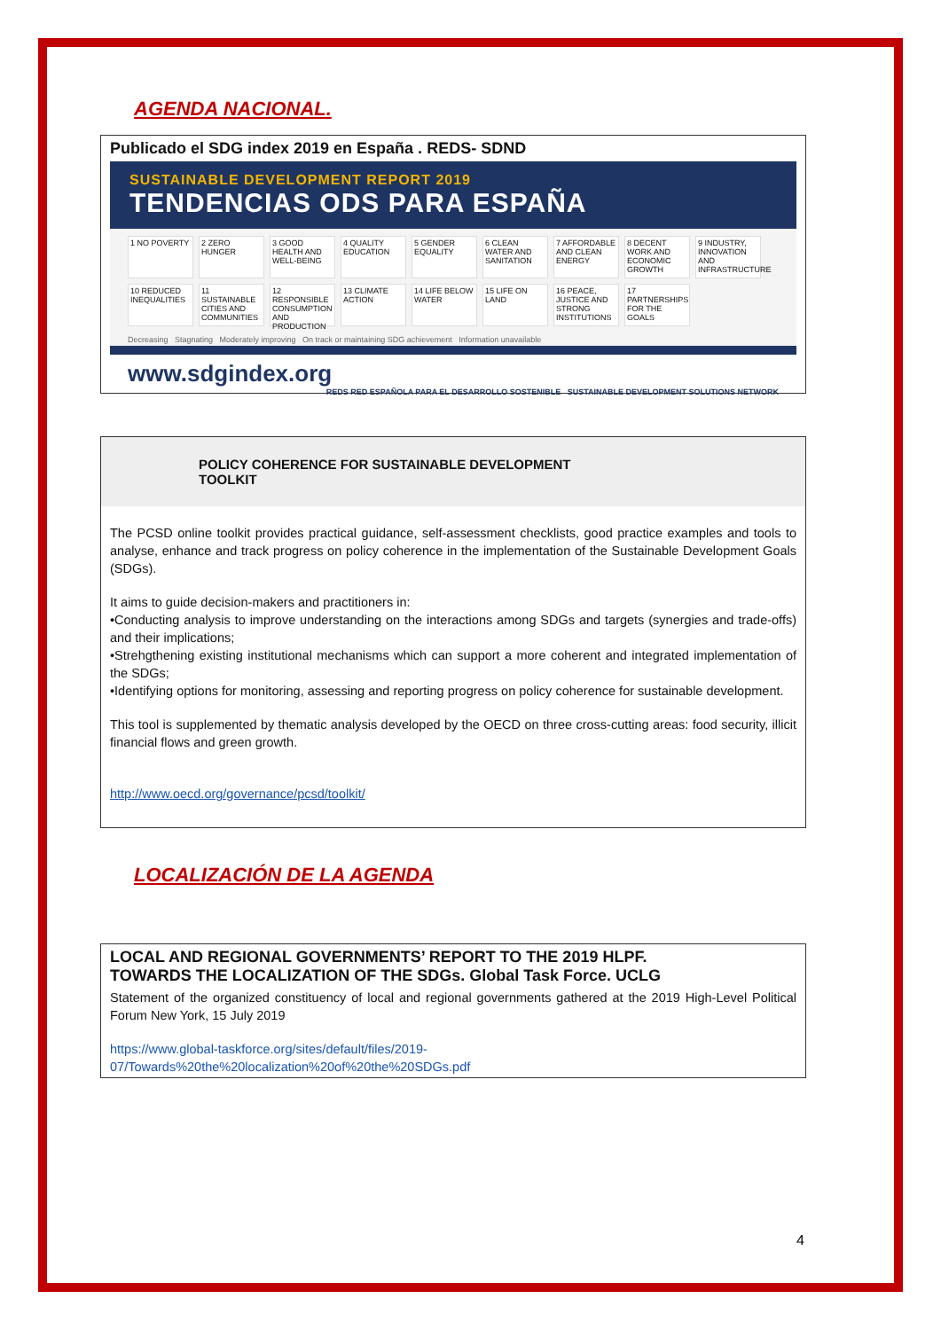AGENDA NACIONAL.
Publicado el SDG index 2019 en España . REDS- SDND
SUSTAINABLE DEVELOPMENT REPORT 2019
TENDENCIAS ODS PARA ESPAÑA
1 NO POVERTY
2 ZERO HUNGER
3 GOOD HEALTH AND WELL-BEING
4 QUALITY EDUCATION
5 GENDER EQUALITY
6 CLEAN WATER AND SANITATION
7 AFFORDABLE AND CLEAN ENERGY
8 DECENT WORK AND ECONOMIC GROWTH
9 INDUSTRY, INNOVATION AND INFRASTRUCTURE
10 REDUCED INEQUALITIES
11 SUSTAINABLE CITIES AND COMMUNITIES
12 RESPONSIBLE CONSUMPTION AND PRODUCTION
13 CLIMATE ACTION
14 LIFE BELOW WATER
15 LIFE ON LAND
16 PEACE, JUSTICE AND STRONG INSTITUTIONS
17 PARTNERSHIPS FOR THE GOALS
Decreasing Stagnating Moderately improving On track or maintaining SDG achievement Information unavailable
www.sdgindex.org REDS RED ESPAÑOLA PARA EL DESARROLLO SOSTENIBLE SUSTAINABLE DEVELOPMENT SOLUTIONS NETWORK
POLICY COHERENCE FOR SUSTAINABLE DEVELOPMENT
TOOLKIT
The PCSD online toolkit provides practical guidance, self-assessment checklists, good practice examples and tools to analyse, enhance and track progress on policy coherence in the implementation of the Sustainable Development Goals (SDGs).
It aims to guide decision-makers and practitioners in:
•Conducting analysis to improve understanding on the interactions among SDGs and targets (synergies and trade-offs) and their implications;
•Strehgthening existing institutional mechanisms which can support a more coherent and integrated implementation of the SDGs;
•Identifying options for monitoring, assessing and reporting progress on policy coherence for sustainable development.
This tool is supplemented by thematic analysis developed by the OECD on three cross-cutting areas: food security, illicit financial flows and green growth.
http://www.oecd.org/governance/pcsd/toolkit/
LOCALIZACIÓN DE LA AGENDA
LOCAL AND REGIONAL GOVERNMENTS’ REPORT TO THE 2019 HLPF.
TOWARDS THE LOCALIZATION OF THE SDGs. Global Task Force. UCLG
Statement of the organized constituency of local and regional governments gathered at the 2019 High-Level Political Forum New York, 15 July 2019
https://www.global-taskforce.org/sites/default/files/2019-
07/Towards%20the%20localization%20of%20the%20SDGs.pdf
4